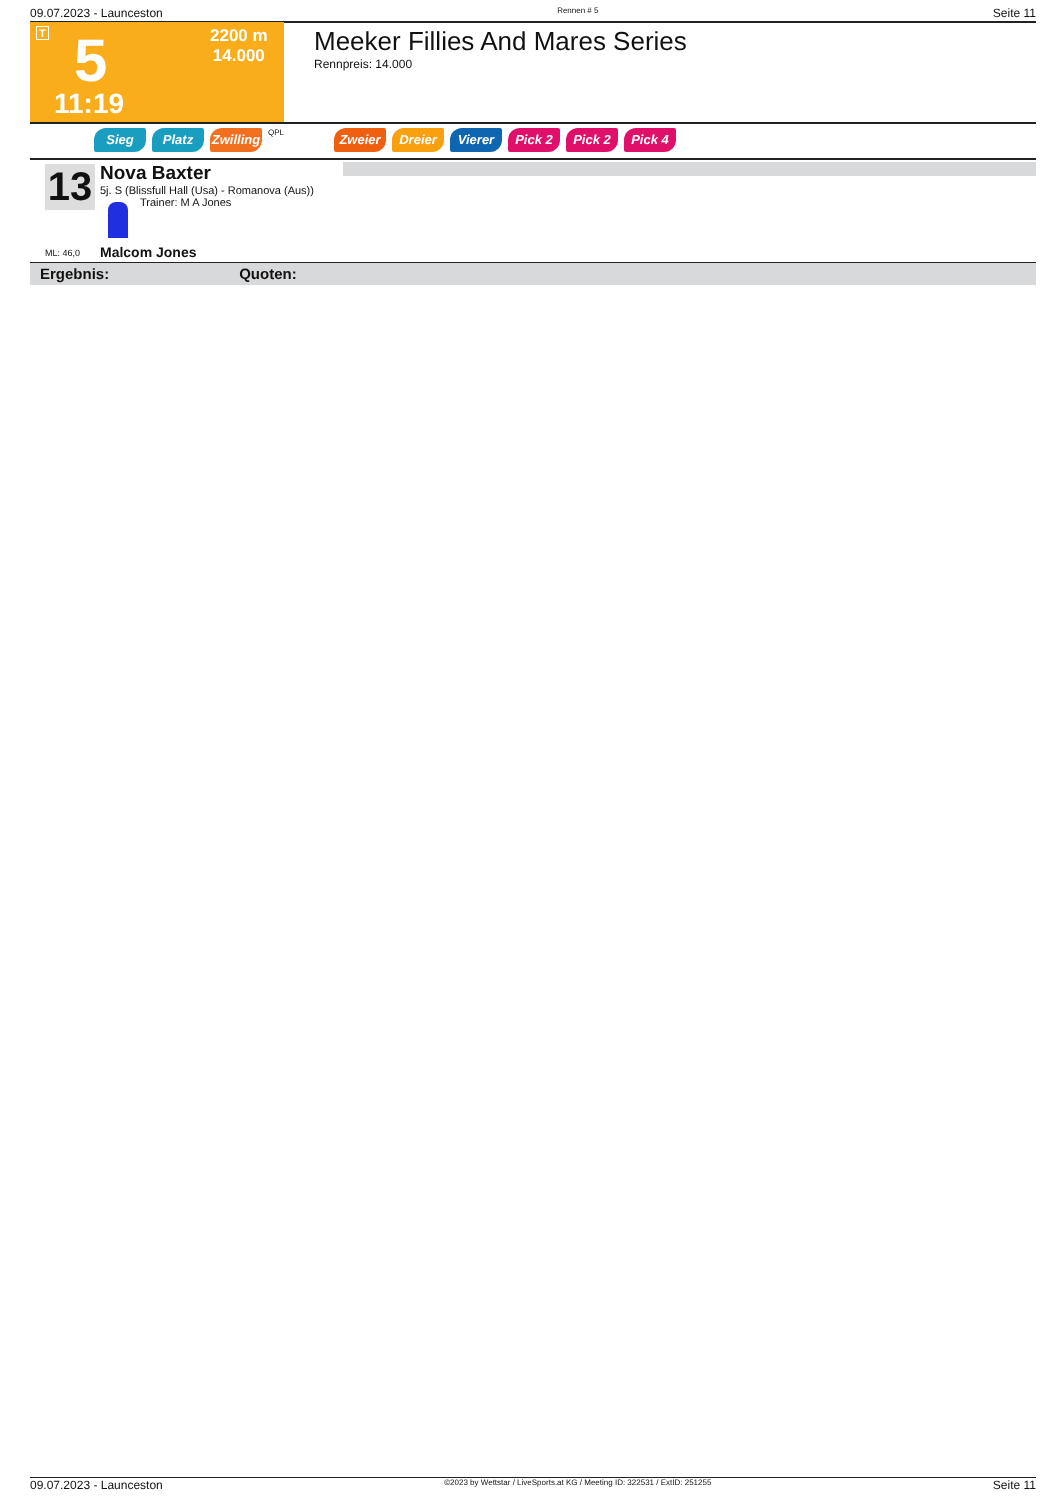09.07.2023 - Launceston Rennen # 5 Seite 11
T 5
11:19
2200 m
14.000
Meeker Fillies And Mares Series
Rennpreis: 14.000
Sieg Platz Zwilling
QPL
Zweier Dreier Vierer Pick 2 Pick 2 Pick 4
13
Nova Baxter
5j. S (Blissfull Hall (Usa) - Romanova (Aus))
Trainer: M A Jones
Malcom Jones
ML: 46,0
Ergebnis: Quoten:
09.07.2023 - Launceston ©2023 by Wettstar / LiveSports.at KG / Meeting ID: 322531 / ExtID: 251255 Seite 11